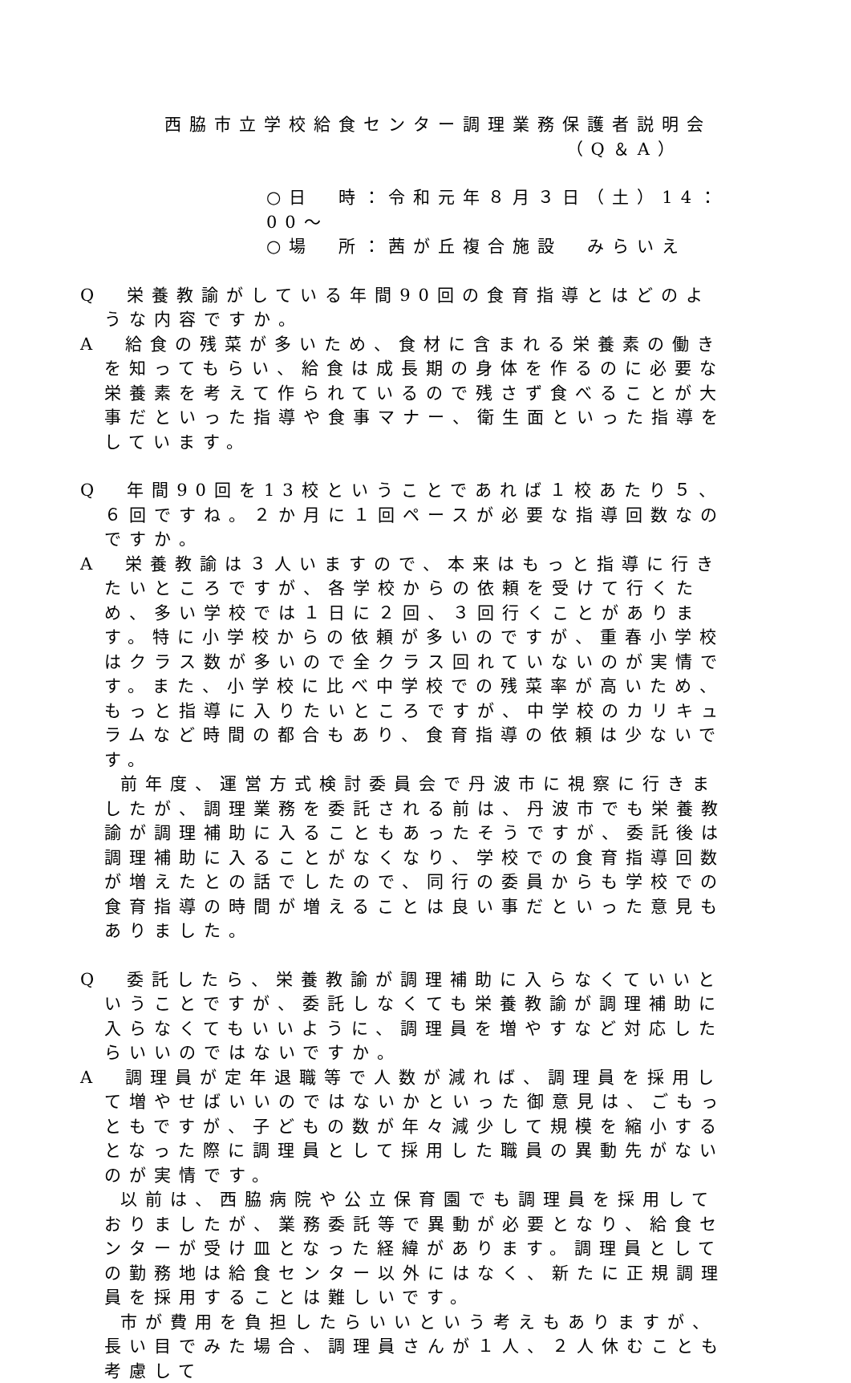西脇市立学校給食センター調理業務保護者説明会
（Q＆A）
○日　時：令和元年８月３日（土）14：00～
○場　所：茜が丘複合施設　みらいえ
Q　栄養教諭がしている年間90回の食育指導とはどのような内容ですか。
A　給食の残菜が多いため、食材に含まれる栄養素の働きを知ってもらい、給食は成長期の身体を作るのに必要な栄養素を考えて作られているので残さず食べることが大事だといった指導や食事マナー、衛生面といった指導をしています。
Q　年間90回を13校ということであれば１校あたり５、６回ですね。２か月に１回ペースが必要な指導回数なのですか。
A　栄養教諭は３人いますので、本来はもっと指導に行きたいところですが、各学校からの依頼を受けて行くため、多い学校では１日に２回、３回行くことがあります。特に小学校からの依頼が多いのですが、重春小学校はクラス数が多いので全クラス回れていないのが実情です。また、小学校に比べ中学校での残菜率が高いため、もっと指導に入りたいところですが、中学校のカリキュラムなど時間の都合もあり、食育指導の依頼は少ないです。
前年度、運営方式検討委員会で丹波市に視察に行きましたが、調理業務を委託される前は、丹波市でも栄養教諭が調理補助に入ることもあったそうですが、委託後は調理補助に入ることがなくなり、学校での食育指導回数が増えたとの話でしたので、同行の委員からも学校での食育指導の時間が増えることは良い事だといった意見もありました。
Q　委託したら、栄養教諭が調理補助に入らなくていいということですが、委託しなくても栄養教諭が調理補助に入らなくてもいいように、調理員を増やすなど対応したらいいのではないですか。
A　調理員が定年退職等で人数が減れば、調理員を採用して増やせばいいのではないかといった御意見は、ごもっともですが、子どもの数が年々減少して規模を縮小するとなった際に調理員として採用した職員の異動先がないのが実情です。
以前は、西脇病院や公立保育園でも調理員を採用しておりましたが、業務委託等で異動が必要となり、給食センターが受け皿となった経緯があります。調理員としての勤務地は給食センター以外にはなく、新たに正規調理員を採用することは難しいです。
市が費用を負担したらいいという考えもありますが、長い目でみた場合、調理員さんが１人、２人休むことも考慮して